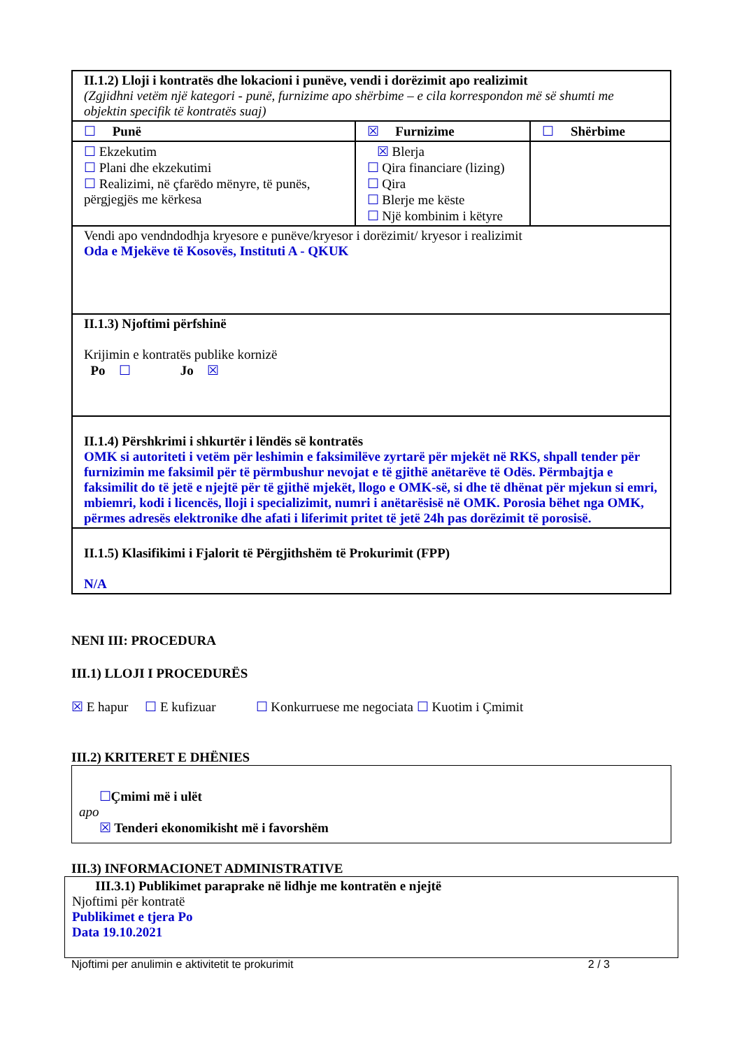| II.1.2) Lloji i kontratës dhe lokacioni i punëve, vendi i dorëzimit apo realizimit (Zgjidhni vetëm një kategori - punë, furnizime apo shërbime – e cila korrespondon më së shumti me objektin specifik të kontratës suaj) | | |
| ☐ Punë | ☒ Furnizime | ☐ Shërbime |
| ☐ Ekzekutim ☐ Plani dhe ekzekutimi ☐ Realizimi, në çfarëdo mënyre, të punës, përgjegjës me kërkesa | ☒ Blerja ☐ Qira financiare (lizing) ☐ Qira ☐ Blerje me këste ☐ Një kombinim i këtyre | |
| Vendi apo vendndodhja kryesore e punëve/kryesor i dorëzimit/ kryesor i realizimit Oda e Mjekëve të Kosovës, Instituti A - QKUK | | |
| II.1.3) Njoftimi përfshinë Krijimin e kontratës publike kornizë Po ☐ Jo ☒ | | |
| II.1.4) Përshkrimi i shkurtër i lëndës së kontratës OMK si autoriteti i vetëm për leshimin e faksimilëve zyrtarë për mjekët në RKS, shpall tender për furnizimin me faksimil për të përmbushur nevojat e të gjithë anëtarëve të Odës. Përmbajtja e faksimilit do të jetë e njejtë për të gjithë mjekët, llogo e OMK-së, si dhe të dhënat për mjekun si emri, mbiemri, kodi i licencës, lloji i specializimit, numri i anëtarësisë në OMK. Porosia bëhet nga OMK, përmes adresës elektronike dhe afati i liferimit pritet të jetë 24h pas dorëzimit të porosisë. | | |
| II.1.5) Klasifikimi i Fjalorit të Përgjithshëm të Prokurimit (FPP) N/A | | |
NENI III: PROCEDURA
III.1) LLOJI I PROCEDURËS
☒ E hapur ☐ E kufizuar ☐ Konkurruese me negociata ☐ Kuotim i Çmimit
III.2) KRITERET E DHËNIES
☐Çmimi më i ulët
apo
☒ Tenderi ekonomikisht më i favorshëm
III.3) INFORMACIONET ADMINISTRATIVE
III.3.1) Publikimet paraprake në lidhje me kontratën e njejtë
Njoftimi për kontratë
Publikimet e tjera Po
Data 19.10.2021
Njoftimi per anulimin e aktivitetit te prokurimit 2 / 3